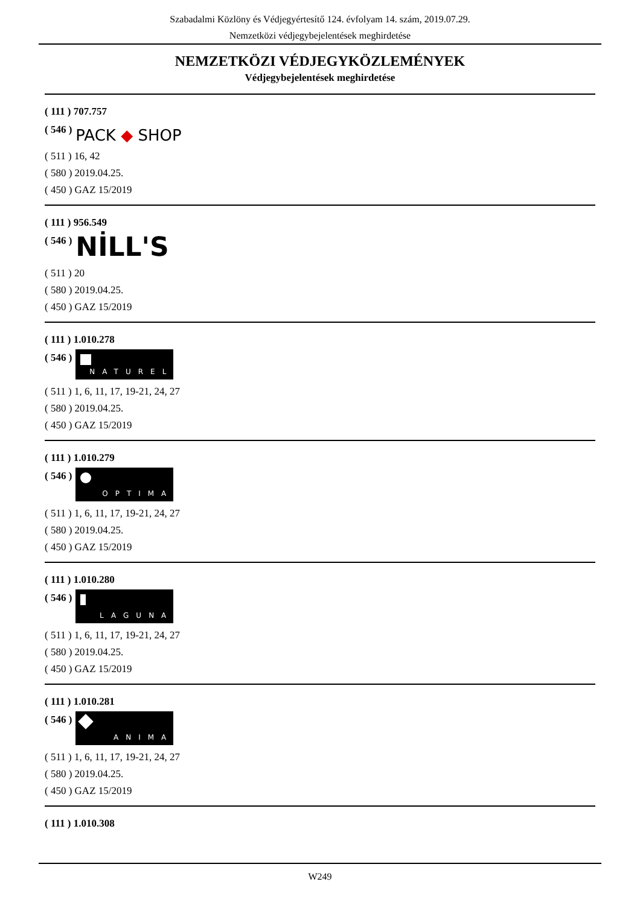Szabadalmi Közlöny és Védjegyértesítő 124. évfolyam 14. szám, 2019.07.29.
Nemzetközi védjegybejelentések meghirdetése
NEMZETKÖZI VÉDJEGYKÖZLEMÉNYEK
Védjegybejelentések meghirdetése
( 111 ) 707.757
( 546 ) PACK ◆ SHOP
( 511 ) 16, 42
( 580 ) 2019.04.25.
( 450 ) GAZ 15/2019
( 111 ) 956.549
( 546 ) NİLL'S
( 511 ) 20
( 580 ) 2019.04.25.
( 450 ) GAZ 15/2019
( 111 ) 1.010.278
( 546 )
NATUREL
( 511 ) 1, 6, 11, 17, 19-21, 24, 27
( 580 ) 2019.04.25.
( 450 ) GAZ 15/2019
( 111 ) 1.010.279
( 546 )
OPTIMA
( 511 ) 1, 6, 11, 17, 19-21, 24, 27
( 580 ) 2019.04.25.
( 450 ) GAZ 15/2019
( 111 ) 1.010.280
( 546 )
LAGUNA
( 511 ) 1, 6, 11, 17, 19-21, 24, 27
( 580 ) 2019.04.25.
( 450 ) GAZ 15/2019
( 111 ) 1.010.281
( 546 )
ANIMA
( 511 ) 1, 6, 11, 17, 19-21, 24, 27
( 580 ) 2019.04.25.
( 450 ) GAZ 15/2019
( 111 ) 1.010.308
W249